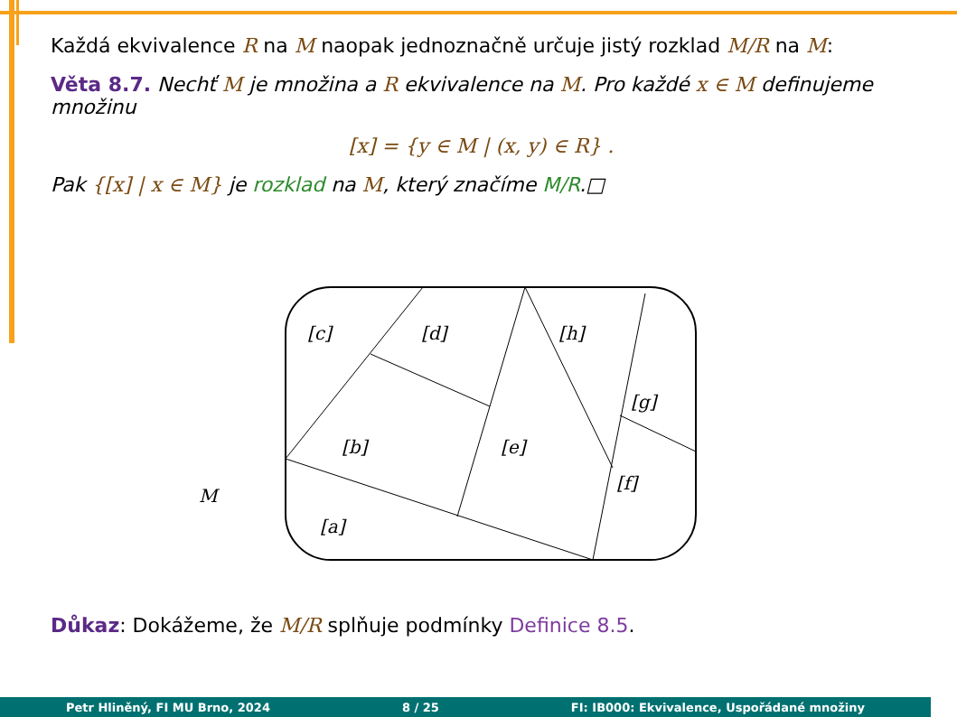Každá ekvivalence R na M naopak jednoznačně určuje jistý rozklad M/R na M:
Věta 8.7. Nechť M je množina a R ekvivalence na M. Pro každé x ∈ M definujeme množinu
[x] = {y ∈ M | (x, y) ∈ R} .
Pak {[x] | x ∈ M} je rozklad na M, který značíme M/R.□
[c]
[d]
[h]
[g]
[b]
[e]
[f]
[a]
M
Důkaz: Dokážeme, že M/R splňuje podmínky Definice 8.5.
Petr Hliněný, FI MU Brno, 2024 8 / 25 FI: IB000: Ekvivalence, Uspořádané množiny